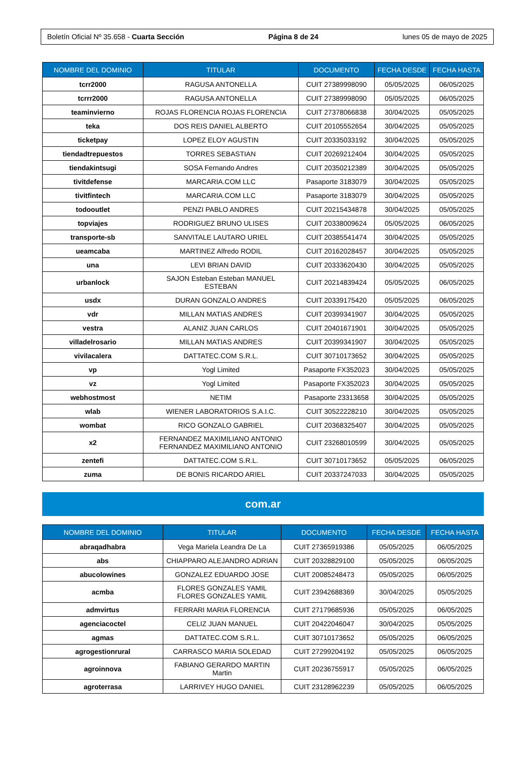Boletín Oficial Nº 35.658 - Cuarta Sección Página 8 de 24 lunes 05 de mayo de 2025
| NOMBRE DEL DOMINIO | TITULAR | DOCUMENTO | FECHA DESDE | FECHA HASTA |
| --- | --- | --- | --- | --- |
| tcrr2000 | RAGUSA ANTONELLA | CUIT 27389998090 | 05/05/2025 | 06/05/2025 |
| tcrrr2000 | RAGUSA ANTONELLA | CUIT 27389998090 | 05/05/2025 | 06/05/2025 |
| teaminvierno | ROJAS FLORENCIA ROJAS FLORENCIA | CUIT 27378066838 | 30/04/2025 | 05/05/2025 |
| teka | DOS REIS DANIEL ALBERTO | CUIT 20105552654 | 30/04/2025 | 05/05/2025 |
| ticketpay | LOPEZ ELOY AGUSTIN | CUIT 20335033192 | 30/04/2025 | 05/05/2025 |
| tiendadtrepuestos | TORRES SEBASTIAN | CUIT 20269212404 | 30/04/2025 | 05/05/2025 |
| tiendakintsugi | SOSA Fernando Andres | CUIT 20350212389 | 30/04/2025 | 05/05/2025 |
| tivitdefense | MARCARIA.COM LLC | Pasaporte 3183079 | 30/04/2025 | 05/05/2025 |
| tivitfintech | MARCARIA.COM LLC | Pasaporte 3183079 | 30/04/2025 | 05/05/2025 |
| todooutlet | PENZI PABLO ANDRES | CUIT 20215434878 | 30/04/2025 | 05/05/2025 |
| topviajes | RODRIGUEZ BRUNO ULISES | CUIT 20338009624 | 05/05/2025 | 06/05/2025 |
| transporte-sb | SANVITALE LAUTARO URIEL | CUIT 20385541474 | 30/04/2025 | 05/05/2025 |
| ueamcaba | MARTINEZ Alfredo RODIL | CUIT 20162028457 | 30/04/2025 | 05/05/2025 |
| una | LEVI BRIAN DAVID | CUIT 20333620430 | 30/04/2025 | 05/05/2025 |
| urbanlock | SAJON Esteban Esteban MANUEL ESTEBAN | CUIT 20214839424 | 05/05/2025 | 06/05/2025 |
| usdx | DURAN GONZALO ANDRES | CUIT 20339175420 | 05/05/2025 | 06/05/2025 |
| vdr | MILLAN MATIAS ANDRES | CUIT 20399341907 | 30/04/2025 | 05/05/2025 |
| vestra | ALANIZ JUAN CARLOS | CUIT 20401671901 | 30/04/2025 | 05/05/2025 |
| villadelrosario | MILLAN MATIAS ANDRES | CUIT 20399341907 | 30/04/2025 | 05/05/2025 |
| vivilacalera | DATTATEC.COM S.R.L. | CUIT 30710173652 | 30/04/2025 | 05/05/2025 |
| vp | Yogl Limited | Pasaporte FX352023 | 30/04/2025 | 05/05/2025 |
| vz | Yogl Limited | Pasaporte FX352023 | 30/04/2025 | 05/05/2025 |
| webhostmost | NETIM | Pasaporte 23313658 | 30/04/2025 | 05/05/2025 |
| wlab | WIENER LABORATORIOS S.A.I.C. | CUIT 30522228210 | 30/04/2025 | 05/05/2025 |
| wombat | RICO GONZALO GABRIEL | CUIT 20368325407 | 30/04/2025 | 05/05/2025 |
| x2 | FERNANDEZ MAXIMILIANO ANTONIO FERNANDEZ MAXIMILIANO ANTONIO | CUIT 23268010599 | 30/04/2025 | 05/05/2025 |
| zentefi | DATTATEC.COM S.R.L. | CUIT 30710173652 | 05/05/2025 | 06/05/2025 |
| zuma | DE BONIS RICARDO ARIEL | CUIT 20337247033 | 30/04/2025 | 05/05/2025 |
com.ar
| NOMBRE DEL DOMINIO | TITULAR | DOCUMENTO | FECHA DESDE | FECHA HASTA |
| --- | --- | --- | --- | --- |
| abraqadhabra | Vega Mariela Leandra De La | CUIT 27365919386 | 05/05/2025 | 06/05/2025 |
| abs | CHIAPPARO ALEJANDRO ADRIAN | CUIT 20328829100 | 05/05/2025 | 06/05/2025 |
| abucolowines | GONZALEZ EDUARDO JOSE | CUIT 20085248473 | 05/05/2025 | 06/05/2025 |
| acmba | FLORES GONZALES YAMIL FLORES GONZALES YAMIL | CUIT 23942688369 | 30/04/2025 | 05/05/2025 |
| admvirtus | FERRARI MARIA FLORENCIA | CUIT 27179685936 | 05/05/2025 | 06/05/2025 |
| agenciacoctel | CELIZ JUAN MANUEL | CUIT 20422046047 | 30/04/2025 | 05/05/2025 |
| agmas | DATTATEC.COM S.R.L. | CUIT 30710173652 | 05/05/2025 | 06/05/2025 |
| agrogestionrural | CARRASCO MARIA SOLEDAD | CUIT 27299204192 | 05/05/2025 | 06/05/2025 |
| agroinnova | FABIANO GERARDO MARTIN Martin | CUIT 20236755917 | 05/05/2025 | 06/05/2025 |
| agroterrasa | LARRIVEY HUGO DANIEL | CUIT 23128962239 | 05/05/2025 | 06/05/2025 |